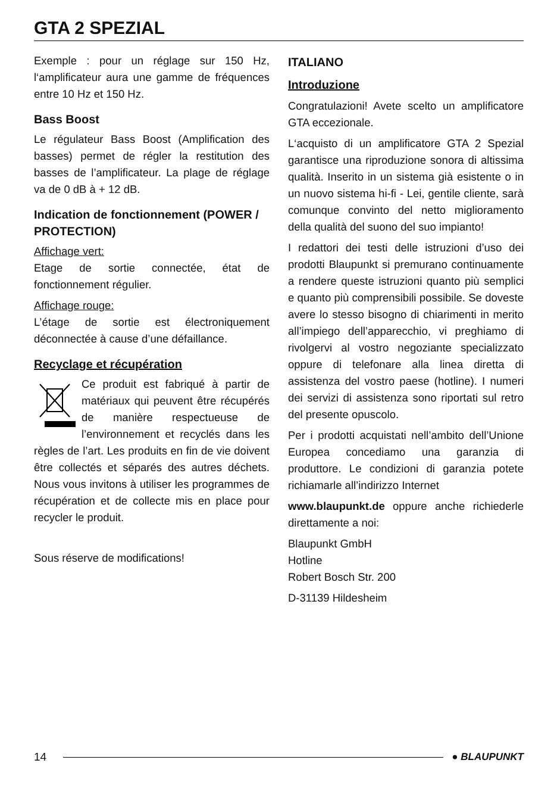GTA 2 SPEZIAL
Exemple : pour un réglage sur 150 Hz, l‘amplificateur aura une gamme de fréquences entre 10 Hz et 150 Hz.
Bass Boost
Le régulateur Bass Boost (Amplification des basses) permet de régler la restitution des basses de l’amplificateur. La plage de réglage va de 0 dB à + 12 dB.
Indication de fonctionnement (POWER / PROTECTION)
Affichage vert:
Etage de sortie connectée, état de fonctionnement régulier.
Affichage rouge:
L’étage de sortie est électroniquement déconnectée à cause d’une défaillance.
Recyclage et récupération
Ce produit est fabriqué à partir de matériaux qui peuvent être récupérés de manière respectueuse de l’environnement et recyclés dans les règles de l’art. Les produits en fin de vie doivent être collectés et séparés des autres déchets. Nous vous invitons à utiliser les programmes de récupération et de collecte mis en place pour recycler le produit.
Sous réserve de modifications!
ITALIANO
Introduzione
Congratulazioni! Avete scelto un amplificatore GTA eccezionale.
L‘acquisto di un amplificatore GTA 2 Spezial garantisce una riproduzione sonora di altissima qualità. Inserito in un sistema già esistente o in un nuovo sistema hi-fi - Lei, gentile cliente, sarà comunque convinto del netto miglioramento della qualità del suono del suo impianto!
I redattori dei testi delle istruzioni d’uso dei prodotti Blaupunkt si premurano continuamente a rendere queste istruzioni quanto più semplici e quanto più comprensibili possibile. Se doveste avere lo stesso bisogno di chiarimenti in merito all’impiego dell’apparecchio, vi preghiamo di rivolgervi al vostro negoziante specializzato oppure di telefonare alla linea diretta di assistenza del vostro paese (hotline). I numeri dei servizi di assistenza sono riportati sul retro del presente opuscolo.
Per i prodotti acquistati nell’ambito dell’Unione Europea concediamo una garanzia di produttore. Le condizioni di garanzia potete richiamarle all’indirizzo Internet
www.blaupunkt.de oppure anche richiederle direttamente a noi:
Blaupunkt GmbH
Hotline
Robert Bosch Str. 200
D-31139 Hildesheim
14 ● BLAUPUNKT